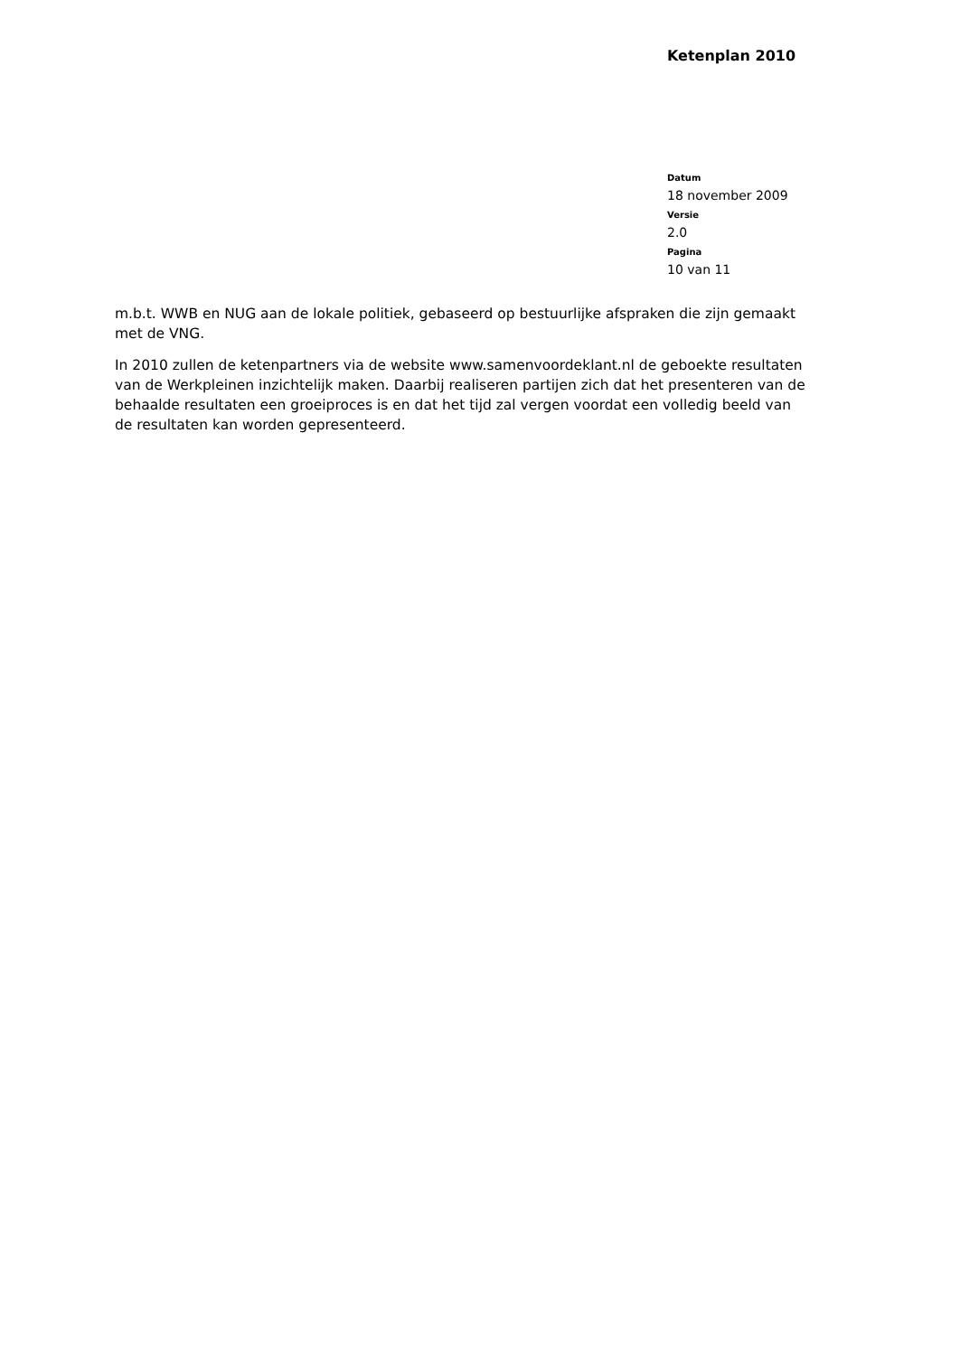Ketenplan 2010
Datum
18 november 2009
Versie
2.0
Pagina
10 van 11
m.b.t. WWB en NUG aan de lokale politiek, gebaseerd op bestuurlijke afspraken die zijn gemaakt met de VNG.
In 2010 zullen de ketenpartners via de website www.samenvoordeklant.nl de geboekte resultaten van de Werkpleinen inzichtelijk maken. Daarbij realiseren partijen zich dat het presenteren van de behaalde resultaten een groeiproces is en dat het tijd zal vergen voordat een volledig beeld van de resultaten kan worden gepresenteerd.